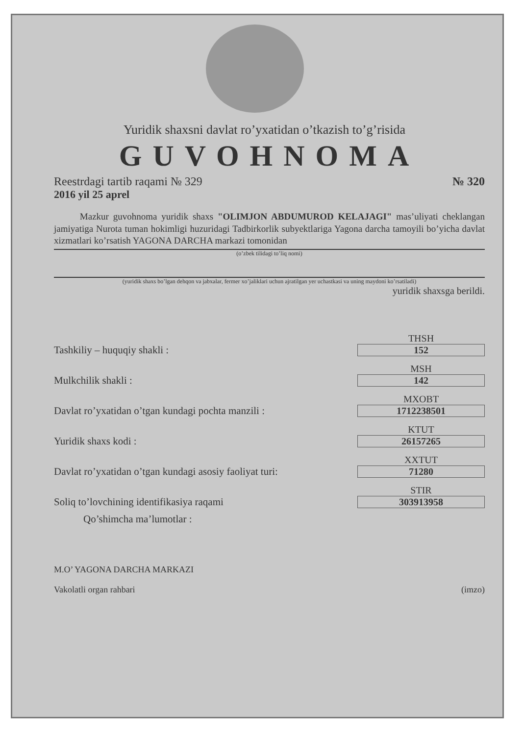Yuridik shaxsni davlat ro’yxatidan o’tkazish to’g’risida
GUVOHNOMA
Reestrdagi tartib raqami № 329 № 320
2016 yil 25 aprel
Mazkur guvohnoma yuridik shaxs "OLIMJON ABDUMUROD KELAJAGI" mas’uliyati cheklangan jamiyatiga Nurota tuman hokimligi huzuridagi Tadbirkorlik subyektlariga Yagona darcha tamoyili bo’yicha davlat xizmatlari ko’rsatish YAGONA DARCHA markazi tomonidan
(o’zbek tilidagi to’liq nomi)
(yuridik shaxs bo’lgan dehqon va jabxalar, fermer xo’jaliklari uchun ajratilgan yer uchastkasi va uning maydoni ko’rsatiladi)
yuridik shaxsga berildi.
Tashkiliy – huquqiy shakli :
THSH
152
Mulkchilik shakli :
MSH
142
Davlat ro’yxatidan o’tgan kundagi pochta manzili :
MXOBT
1712238501
Yuridik shaxs kodi :
KTUT
26157265
Davlat ro’yxatidan o’tgan kundagi asosiy faoliyat turi:
XXTUT
71280
Soliq to’lovchining identifikasiya raqami
STIR
303913958
Qo’shimcha ma’lumotlar :
M.O’ YAGONA DARCHA MARKAZI
Vakolatli organ rahbari (imzo)